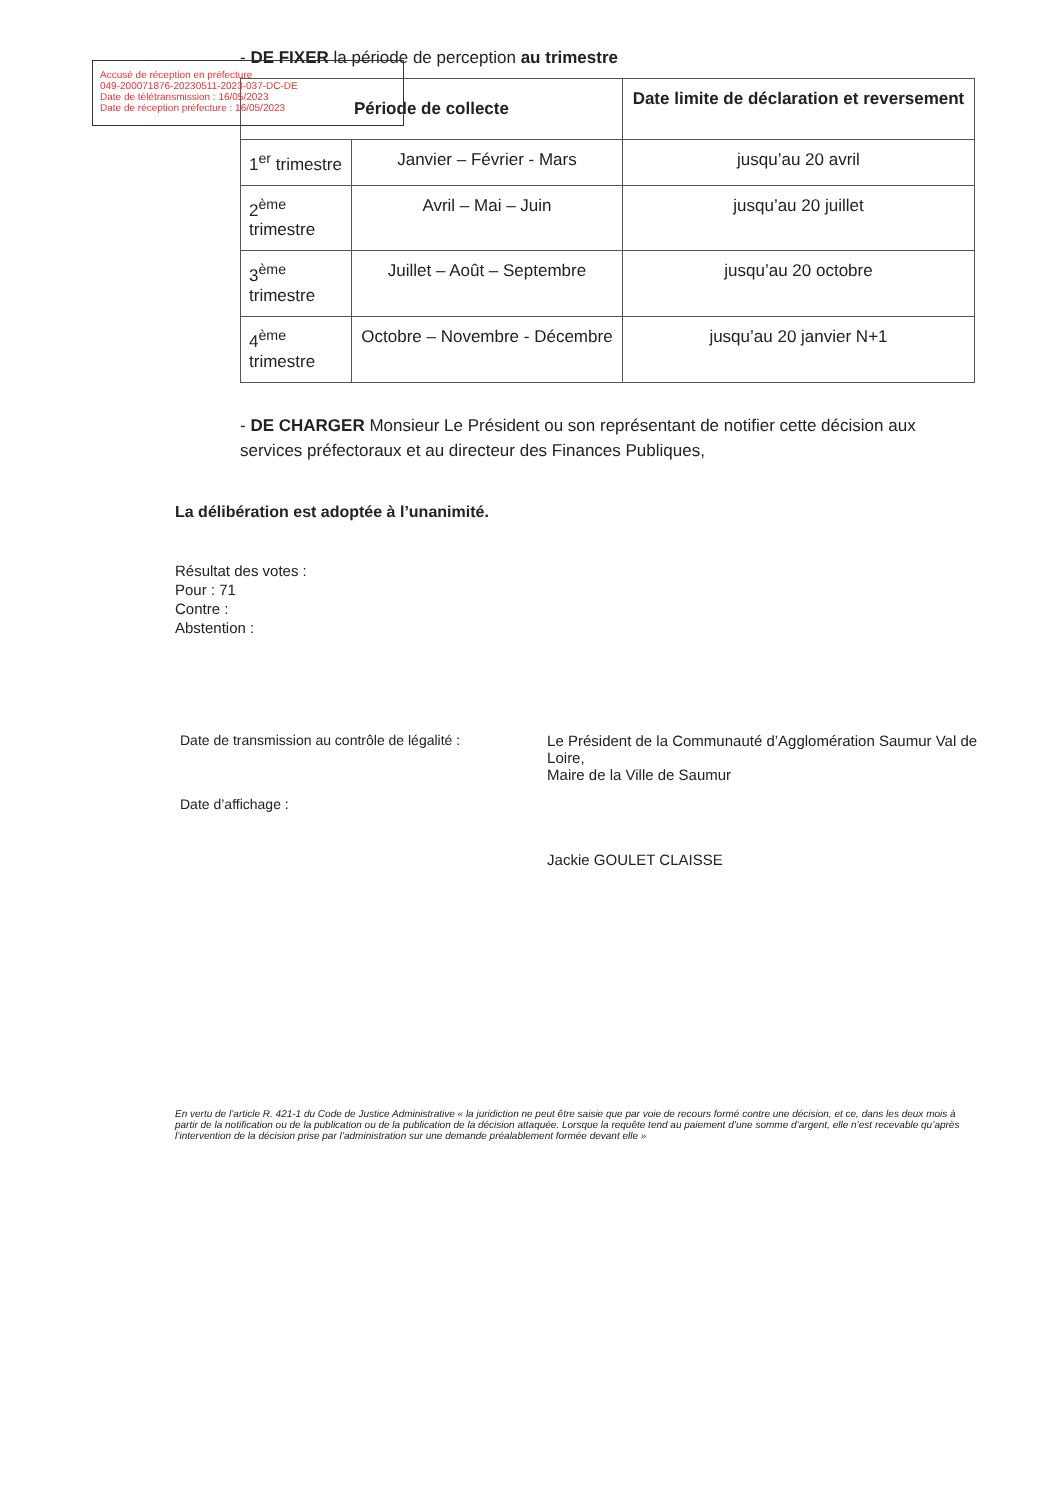Accusé de réception en préfecture
049-200071876-20230511-2023-037-DC-DE
Date de télétransmission : 16/05/2023
Date de réception préfecture : 16/05/2023
- DE FIXER la période de perception au trimestre
| Période de collecte | | Date limite de déclaration et reversement |
| --- | --- | --- |
| 1<sup>er</sup> trimestre | Janvier – Février - Mars | jusqu’au 20 avril |
| 2<sup>ème</sup> trimestre | Avril – Mai – Juin | jusqu’au 20 juillet |
| 3<sup>ème</sup> trimestre | Juillet – Août – Septembre | jusqu’au 20 octobre |
| 4<sup>ème</sup> trimestre | Octobre – Novembre - Décembre | jusqu’au 20 janvier N+1 |
- DE CHARGER Monsieur Le Président ou son représentant de notifier cette décision aux services préfectoraux et au directeur des Finances Publiques,
La délibération est adoptée à l’unanimité.
Résultat des votes :
Pour : 71
Contre :
Abstention :
Date de transmission au contrôle de légalité :
Date d’affichage :
Le Président de la Communauté d’Agglomération Saumur Val de Loire,
Maire de la Ville de Saumur
Jackie GOULET CLAISSE
En vertu de l’article R. 421-1 du Code de Justice Administrative « la juridiction ne peut être saisie que par voie de recours formé contre une décision, et ce, dans les deux mois à partir de la notification ou de la publication ou de la publication de la décision attaquée. Lorsque la requête tend au paiement d’une somme d’argent, elle n’est recevable qu’après l’intervention de la décision prise par l’administration sur une demande préalablement formée devant elle »